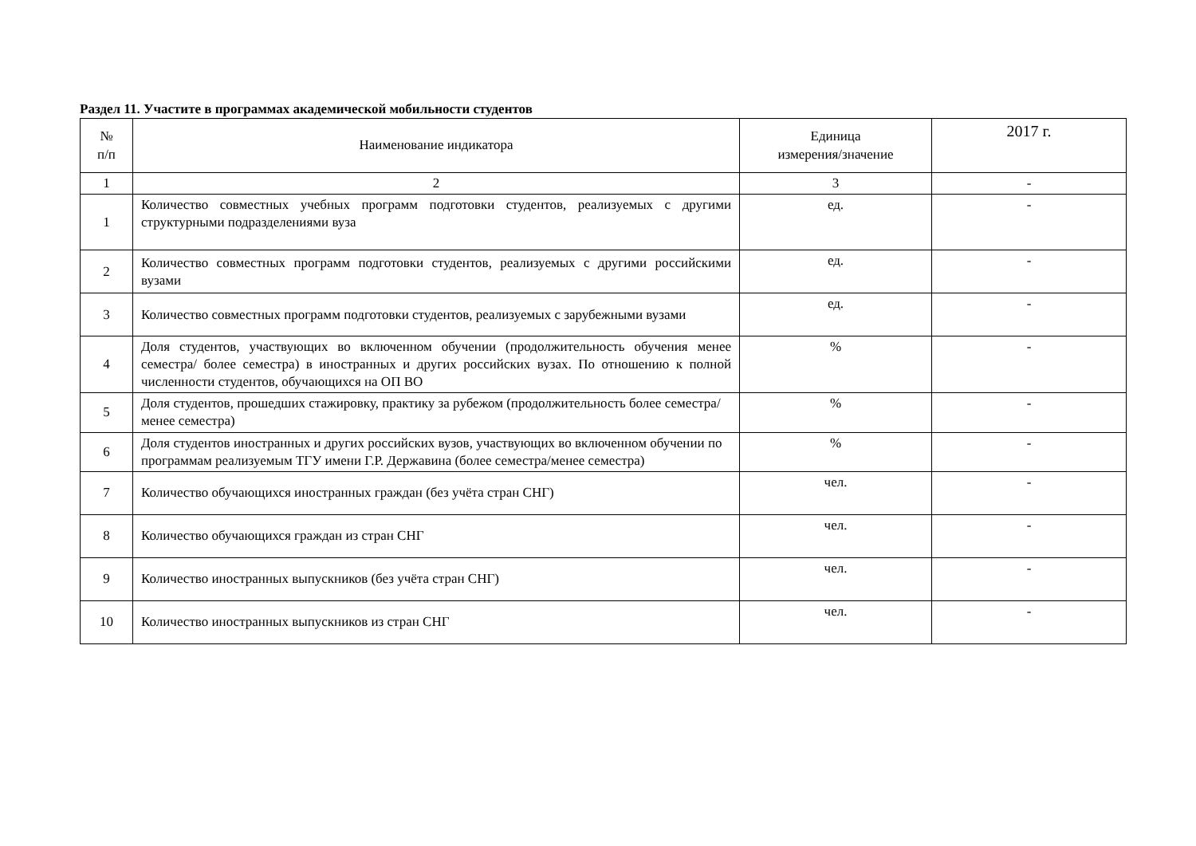Раздел 11. Участите в программах академической мобильности студентов
| № п/п | Наименование индикатора | Единица измерения/значение | 2017 г. |
| --- | --- | --- | --- |
| 1 | 2 | 3 | - |
| 1 | Количество совместных учебных программ подготовки студентов, реализуемых с другими структурными подразделениями вуза | ед. | - |
| 2 | Количество совместных программ подготовки студентов, реализуемых с другими российскими вузами | ед. | - |
| 3 | Количество совместных программ подготовки студентов, реализуемых с зарубежными вузами | ед. | - |
| 4 | Доля студентов, участвующих во включенном обучении (продолжительность обучения менее семестра/ более семестра) в иностранных и других российских вузах. По отношению к полной численности студентов, обучающихся на ОП ВО | % | - |
| 5 | Доля студентов, прошедших стажировку, практику за рубежом (продолжительность более семестра/ менее семестра) | % | - |
| 6 | Доля студентов иностранных и других российских вузов, участвующих во включенном обучении по программам реализуемым ТГУ имени Г.Р. Державина (более семестра/менее семестра) | % | - |
| 7 | Количество обучающихся иностранных граждан (без учёта стран СНГ) | чел. | - |
| 8 | Количество обучающихся граждан из стран СНГ | чел. | - |
| 9 | Количество иностранных выпускников (без учёта стран СНГ) | чел. | - |
| 10 | Количество иностранных выпускников из стран СНГ | чел. | - |